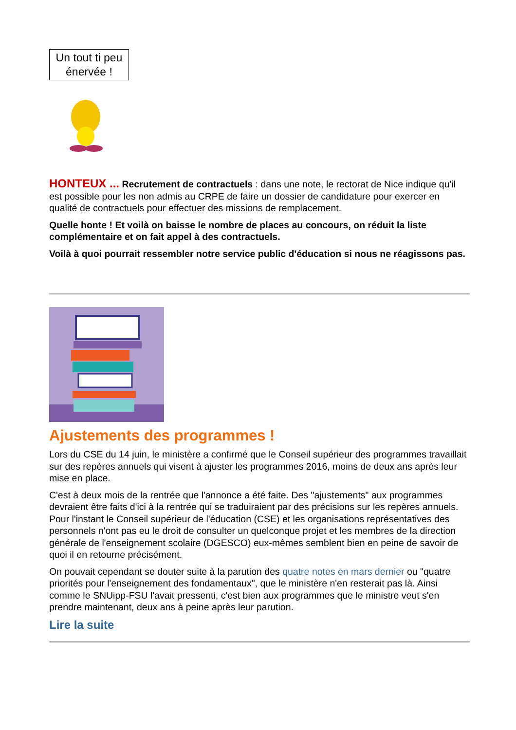Un tout ti peu
énervée !
HONTEUX ... Recrutement de contractuels : dans une note, le rectorat de Nice indique qu'il est possible pour les non admis au CRPE de faire un dossier de candidature pour exercer en qualité de contractuels pour effectuer des missions de remplacement.
Quelle honte ! Et voilà on baisse le nombre de places au concours, on réduit la liste complémentaire et on fait appel à des contractuels.
Voilà à quoi pourrait ressembler notre service public d'éducation si nous ne réagissons pas.
Ajustements des programmes !
Lors du CSE du 14 juin, le ministère a confirmé que le Conseil supérieur des programmes travaillait sur des repères annuels qui visent à ajuster les programmes 2016, moins de deux ans après leur mise en place.
C'est à deux mois de la rentrée que l'annonce a été faite. Des "ajustements" aux programmes devraient être faits d'ici à la rentrée qui se traduiraient par des précisions sur les repères annuels. Pour l'instant le Conseil supérieur de l'éducation (CSE) et les organisations représentatives des personnels n'ont pas eu le droit de consulter un quelconque projet et les membres de la direction générale de l'enseignement scolaire (DGESCO) eux-mêmes semblent bien en peine de savoir de quoi il en retourne précisément.
On pouvait cependant se douter suite à la parution des quatre notes en mars dernier ou "quatre priorités pour l'enseignement des fondamentaux", que le ministère n'en resterait pas là. Ainsi comme le SNUipp-FSU l'avait pressenti, c'est bien aux programmes que le ministre veut s'en prendre maintenant, deux ans à peine après leur parution.
Lire la suite